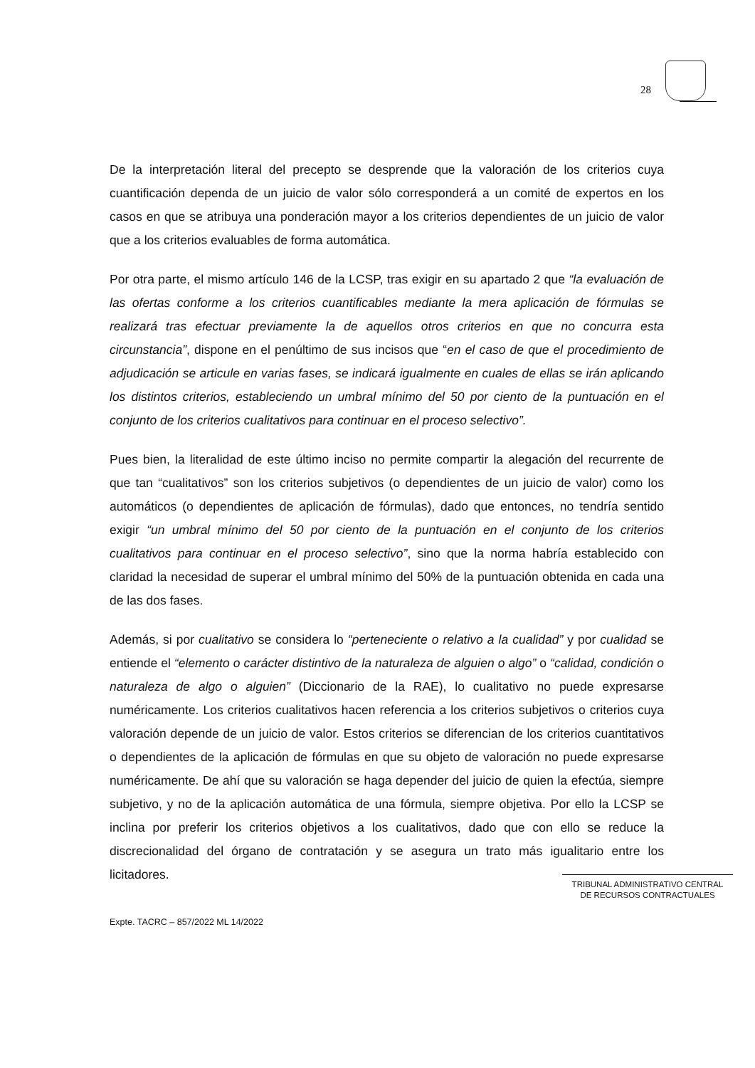28
De la interpretación literal del precepto se desprende que la valoración de los criterios cuya cuantificación dependa de un juicio de valor sólo corresponderá a un comité de expertos en los casos en que se atribuya una ponderación mayor a los criterios dependientes de un juicio de valor que a los criterios evaluables de forma automática.
Por otra parte, el mismo artículo 146 de la LCSP, tras exigir en su apartado 2 que “la evaluación de las ofertas conforme a los criterios cuantificables mediante la mera aplicación de fórmulas se realizará tras efectuar previamente la de aquellos otros criterios en que no concurra esta circunstancia”, dispone en el penúltimo de sus incisos que “en el caso de que el procedimiento de adjudicación se articule en varias fases, se indicará igualmente en cuales de ellas se irán aplicando los distintos criterios, estableciendo un umbral mínimo del 50 por ciento de la puntuación en el conjunto de los criterios cualitativos para continuar en el proceso selectivo”.
Pues bien, la literalidad de este último inciso no permite compartir la alegación del recurrente de que tan “cualitativos” son los criterios subjetivos (o dependientes de un juicio de valor) como los automáticos (o dependientes de aplicación de fórmulas), dado que entonces, no tendría sentido exigir “un umbral mínimo del 50 por ciento de la puntuación en el conjunto de los criterios cualitativos para continuar en el proceso selectivo”, sino que la norma habría establecido con claridad la necesidad de superar el umbral mínimo del 50% de la puntuación obtenida en cada una de las dos fases.
Además, si por cualitativo se considera lo “perteneciente o relativo a la cualidad” y por cualidad se entiende el “elemento o carácter distintivo de la naturaleza de alguien o algo” o “calidad, condición o naturaleza de algo o alguien” (Diccionario de la RAE), lo cualitativo no puede expresarse numéricamente. Los criterios cualitativos hacen referencia a los criterios subjetivos o criterios cuya valoración depende de un juicio de valor. Estos criterios se diferencian de los criterios cuantitativos o dependientes de la aplicación de fórmulas en que su objeto de valoración no puede expresarse numéricamente. De ahí que su valoración se haga depender del juicio de quien la efectúa, siempre subjetivo, y no de la aplicación automática de una fórmula, siempre objetiva. Por ello la LCSP se inclina por preferir los criterios objetivos a los cualitativos, dado que con ello se reduce la discrecionalidad del órgano de contratación y se asegura un trato más igualitario entre los licitadores.
TRIBUNAL ADMINISTRATIVO CENTRAL
DE RECURSOS CONTRACTUALES
Expte. TACRC – 857/2022 ML 14/2022